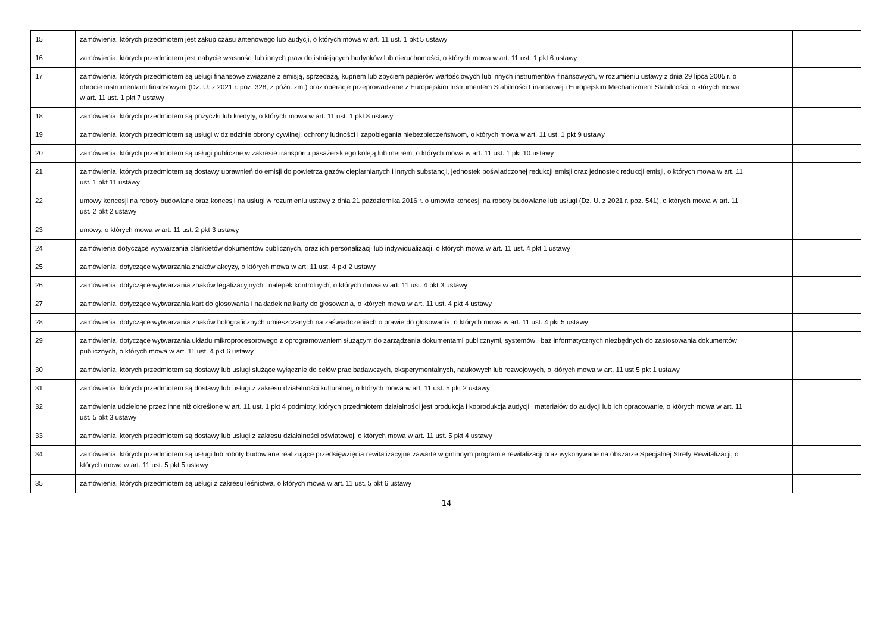| 15 | zamówienia, których przedmiotem jest zakup czasu antenowego lub audycji, o których mowa w art. 11 ust. 1 pkt 5 ustawy | | |
| 16 | zamówienia, których przedmiotem jest nabycie własności lub innych praw do istniejących budynków lub nieruchomości, o których mowa w art. 11 ust. 1 pkt 6 ustawy | | |
| 17 | zamówienia, których przedmiotem są usługi finansowe związane z emisją, sprzedażą, kupnem lub zbyciem papierów wartościowych lub innych instrumentów finansowych, w rozumieniu ustawy z dnia 29 lipca 2005 r. o obrocie instrumentami finansowymi (Dz. U. z 2021 r. poz. 328, z późn. zm.) oraz operacje przeprowadzane z Europejskim Instrumentem Stabilności Finansowej i Europejskim Mechanizmem Stabilności, o których mowa w art. 11 ust. 1 pkt 7 ustawy | | |
| 18 | zamówienia, których przedmiotem są pożyczki lub kredyty, o których mowa w art. 11 ust. 1 pkt 8 ustawy | | |
| 19 | zamówienia, których przedmiotem są usługi w dziedzinie obrony cywilnej, ochrony ludności i zapobiegania niebezpieczeństwom, o których mowa w art. 11 ust. 1 pkt 9 ustawy | | |
| 20 | zamówienia, których przedmiotem są usługi publiczne w zakresie transportu pasażerskiego koleją lub metrem, o których mowa w art. 11 ust. 1 pkt 10 ustawy | | |
| 21 | zamówienia, których przedmiotem są dostawy uprawnień do emisji do powietrza gazów cieplarnianych i innych substancji, jednostek poświadczonej redukcji emisji oraz jednostek redukcji emisji, o których mowa w art. 11 ust. 1 pkt 11 ustawy | | |
| 22 | umowy koncesji na roboty budowlane oraz koncesji na usługi w rozumieniu ustawy z dnia 21 października 2016 r. o umowie koncesji na roboty budowlane lub usługi (Dz. U. z 2021 r. poz. 541), o których mowa w art. 11 ust. 2 pkt 2 ustawy | | |
| 23 | umowy, o których mowa w art. 11 ust. 2 pkt 3 ustawy | | |
| 24 | zamówienia dotyczące wytwarzania blankietów dokumentów publicznych, oraz ich personalizacji lub indywidualizacji, o których mowa w art. 11 ust. 4 pkt 1 ustawy | | |
| 25 | zamówienia, dotyczące wytwarzania znaków akcyzy, o których mowa w art. 11 ust. 4 pkt 2 ustawy | | |
| 26 | zamówienia, dotyczące wytwarzania znaków legalizacyjnych i nalepek kontrolnych, o których mowa w art. 11 ust. 4 pkt 3 ustawy | | |
| 27 | zamówienia, dotyczące wytwarzania kart do głosowania i nakładek na karty do głosowania, o których mowa w art. 11 ust. 4 pkt 4 ustawy | | |
| 28 | zamówienia, dotyczące wytwarzania znaków holograficznych umieszczanych na zaświadczeniach o prawie do głosowania, o których mowa w art. 11 ust. 4 pkt 5 ustawy | | |
| 29 | zamówienia, dotyczące wytwarzania układu mikroprocesorowego z oprogramowaniem służącym do zarządzania dokumentami publicznymi, systemów i baz informatycznych niezbędnych do zastosowania dokumentów publicznych, o których mowa w art. 11 ust. 4 pkt 6 ustawy | | |
| 30 | zamówienia, których przedmiotem są dostawy lub usługi służące wyłącznie do celów prac badawczych, eksperymentalnych, naukowych lub rozwojowych, o których mowa w art. 11 ust 5 pkt 1 ustawy | | |
| 31 | zamówienia, których przedmiotem są dostawy lub usługi z zakresu działalności kulturalnej, o których mowa w art. 11 ust. 5 pkt 2 ustawy | | |
| 32 | zamówienia udzielone przez inne niż określone w art. 11 ust. 1 pkt 4 podmioty, których przedmiotem działalności jest produkcja i koprodukcja audycji i materiałów do audycji lub ich opracowanie, o których mowa w art. 11 ust. 5 pkt 3 ustawy | | |
| 33 | zamówienia, których przedmiotem są dostawy lub usługi z zakresu działalności oświatowej, o których mowa w art. 11 ust. 5 pkt 4 ustawy | | |
| 34 | zamówienia, których przedmiotem są usługi lub roboty budowlane realizujące przedsięwzięcia rewitalizacyjne zawarte w gminnym programie rewitalizacji oraz wykonywane na obszarze Specjalnej Strefy Rewitalizacji, o których mowa w art. 11 ust. 5 pkt 5 ustawy | | |
| 35 | zamówienia, których przedmiotem są usługi z zakresu leśnictwa, o których mowa w art. 11 ust. 5 pkt 6 ustawy | | |
14